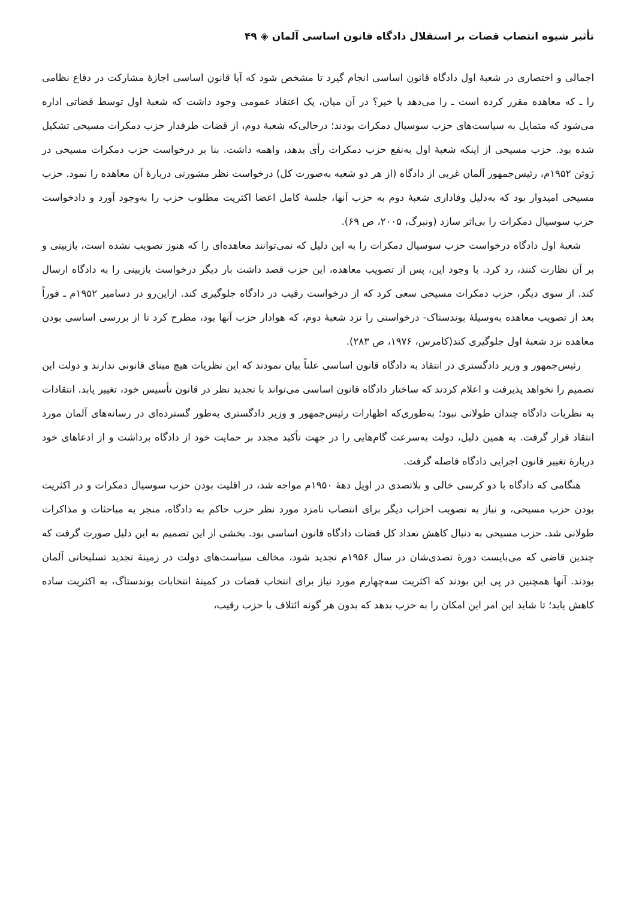تأثیر شیوه انتصاب قضات بر استقلال دادگاه قانون اساسی آلمان ◈ ۴۹
اجمالی و اختصاری در شعبهٔ اول دادگاه قانون اساسی انجام گیرد تا مشخص شود که آیا قانون اساسی اجازهٔ مشارکت در دفاع نظامی را ـ که معاهده مقرر کرده است ـ را می‌دهد یا خیر؟ در آن میان، یک اعتقاد عمومی وجود داشت که شعبهٔ اول توسط قضاتی اداره می‌شود که متمایل به سیاست‌های حزب سوسیال دمکرات بودند؛ درحالی‌که شعبهٔ دوم، از قضات طرفدار حزب دمکرات مسیحی تشکیل شده بود. حزب مسیحی از اینکه شعبهٔ اول به‌نفع حزب دمکرات رأی بدهد، واهمه داشت. بنا بر درخواست حزب دمکرات مسیحی در ژوئن ۱۹۵۲م، رئیس‌جمهور آلمان غربی از دادگاه (از هر دو شعبه به‌صورت کل) درخواست نظر مشورتی دربارهٔ آن معاهده را نمود. حزب مسیحی امیدوار بود که به‌دلیل وفاداری شعبهٔ دوم به حزب آنها، جلسهٔ کامل اعضا اکثریت مطلوب حزب را به‌وجود آورد و دادخواست حزب سوسیال دمکرات را بی‌اثر سازد (ونبرگ، ۲۰۰۵، ص ۶۹).
شعبهٔ اول دادگاه درخواست حزب سوسیال دمکرات را به این دلیل که نمی‌توانند معاهده‌ای را که هنوز تصویب نشده است، بازبینی و بر آن نظارت کنند، رد کرد. با وجود این، پس از تصویب معاهده، این حزب قصد داشت بار دیگر درخواست بازبینی را به دادگاه ارسال کند. از سوی دیگر، حزب دمکرات مسیحی سعی کرد که از درخواست رقیب در دادگاه جلوگیری کند. ازاین‌رو در دسامبر ۱۹۵۲م ـ فوراً بعد از تصویب معاهده به‌وسیلهٔ بوندستاک- درخواستی را نزد شعبهٔ دوم، که هوادار حزب آنها بود، مطرح کرد تا از بررسی اساسی بودن معاهده نزد شعبهٔ اول جلوگیری کند(کامرس، ۱۹۷۶، ص ۲۸۳).
رئیس‌جمهور و وزیر دادگستری در انتقاد به دادگاه قانون اساسی علناً بیان نمودند که این نظریات هیچ مبنای قانونی ندارند و دولت این تصمیم را نخواهد پذیرفت و اعلام کردند که ساختار دادگاه قانون اساسی می‌تواند با تجدید نظر در قانون تأسیس خود، تغییر یابد. انتقادات به نظریات دادگاه چندان طولانی نبود؛ به‌طوری‌که اظهارات رئیس‌جمهور و وزیر دادگستری به‌طور گسترده‌ای در رسانه‌های آلمان مورد انتقاد قرار گرفت. به همین دلیل، دولت به‌سرعت گام‌هایی را در جهت تأکید مجدد بر حمایت خود از دادگاه برداشت و از ادعاهای خود دربارهٔ تغییر قانون اجرایی دادگاه فاصله گرفت.
هنگامی که دادگاه با دو کرسی خالی و بلاتصدی در اویل دههٔ ۱۹۵۰م مواجه شد، در اقلیت بودن حزب سوسیال دمکرات و در اکثریت بودن حزب مسیحی، و نیاز به تصویب احزاب دیگر برای انتصاب نامزد مورد نظر حزب حاکم به دادگاه، منجر به مباحثات و مذاکرات طولانی شد. حزب مسیحی به دنبال کاهش تعداد کل قضات دادگاه قانون اساسی بود. بخشی از این تصمیم به این دلیل صورت گرفت که چندین قاضی که می‌بایست دورهٔ تصدی‌شان در سال ۱۹۵۶م تجدید شود، مخالف سیاست‌های دولت در زمینهٔ تجدید تسلیحاتی آلمان بودند. آنها همچنین در پی این بودند که اکثریت سه‌چهارم مورد نیاز برای انتخاب قضات در کمیتهٔ انتخابات بوندستاگ، به اکثریت ساده کاهش یابد؛ تا شاید این امر این امکان را به حزب بدهد که بدون هر گونه ائتلاف با حزب رقیب،